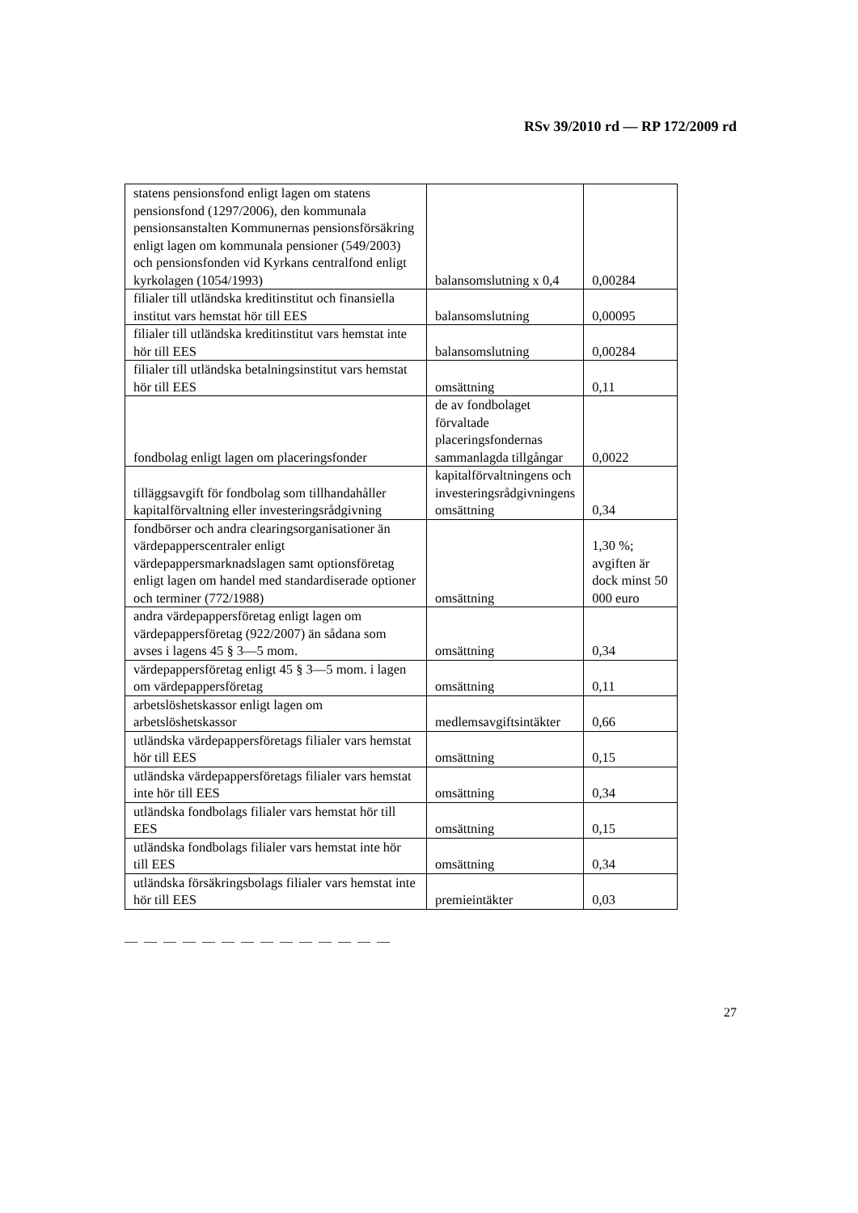RSv 39/2010 rd — RP 172/2009 rd
| statens pensionsfond enligt lagen om statens pensionsfond (1297/2006), den kommunala pensionsanstalten Kommunernas pensionsförsäkring enligt lagen om kommunala pensioner (549/2003) och pensionsfonden vid Kyrkans centralfond enligt kyrkolagen (1054/1993) | balansomslutning x 0,4 | 0,00284 |
| filialer till utländska kreditinstitut och finansiella institut vars hemstat hör till EES | balansomslutning | 0,00095 |
| filialer till utländska kreditinstitut vars hemstat inte hör till EES | balansomslutning | 0,00284 |
| filialer till utländska betalningsinstitut vars hemstat hör till EES | omsättning | 0,11 |
| fondbolag enligt lagen om placeringsfonder | de av fondbolaget förvaltade placeringsfondernas sammanlagda tillgångar | 0,0022 |
| tilläggsavgift för fondbolag som tillhandahåller kapitalförvaltning eller investeringsrådgivning | kapitalförvaltningens och investeringsrådgivningens omsättning | 0,34 |
| fondbörser och andra clearingsorganisationer än värdepapperscentraler enligt värdepappersmarknadslagen samt optionsföretag enligt lagen om handel med standardiserade optioner och terminer (772/1988) | omsättning | 1,30 %; avgiften är dock minst 50 000 euro |
| andra värdepappersföretag enligt lagen om värdepappersföretag (922/2007) än sådana som avses i lagens 45 § 3—5 mom. | omsättning | 0,34 |
| värdepappersföretag enligt 45 § 3—5 mom. i lagen om värdepappersföretag | omsättning | 0,11 |
| arbetslöshetskassor enligt lagen om arbetslöshetskassor | medlemsavgiftsintäkter | 0,66 |
| utländska värdepappersföretags filialer vars hemstat hör till EES | omsättning | 0,15 |
| utländska värdepappersföretags filialer vars hemstat inte hör till EES | omsättning | 0,34 |
| utländska fondbolags filialer vars hemstat hör till EES | omsättning | 0,15 |
| utländska fondbolags filialer vars hemstat inte hör till EES | omsättning | 0,34 |
| utländska försäkringsbolags filialer vars hemstat inte hör till EES | premieintäkter | 0,03 |
— — — — — — — — — — — — — —
27